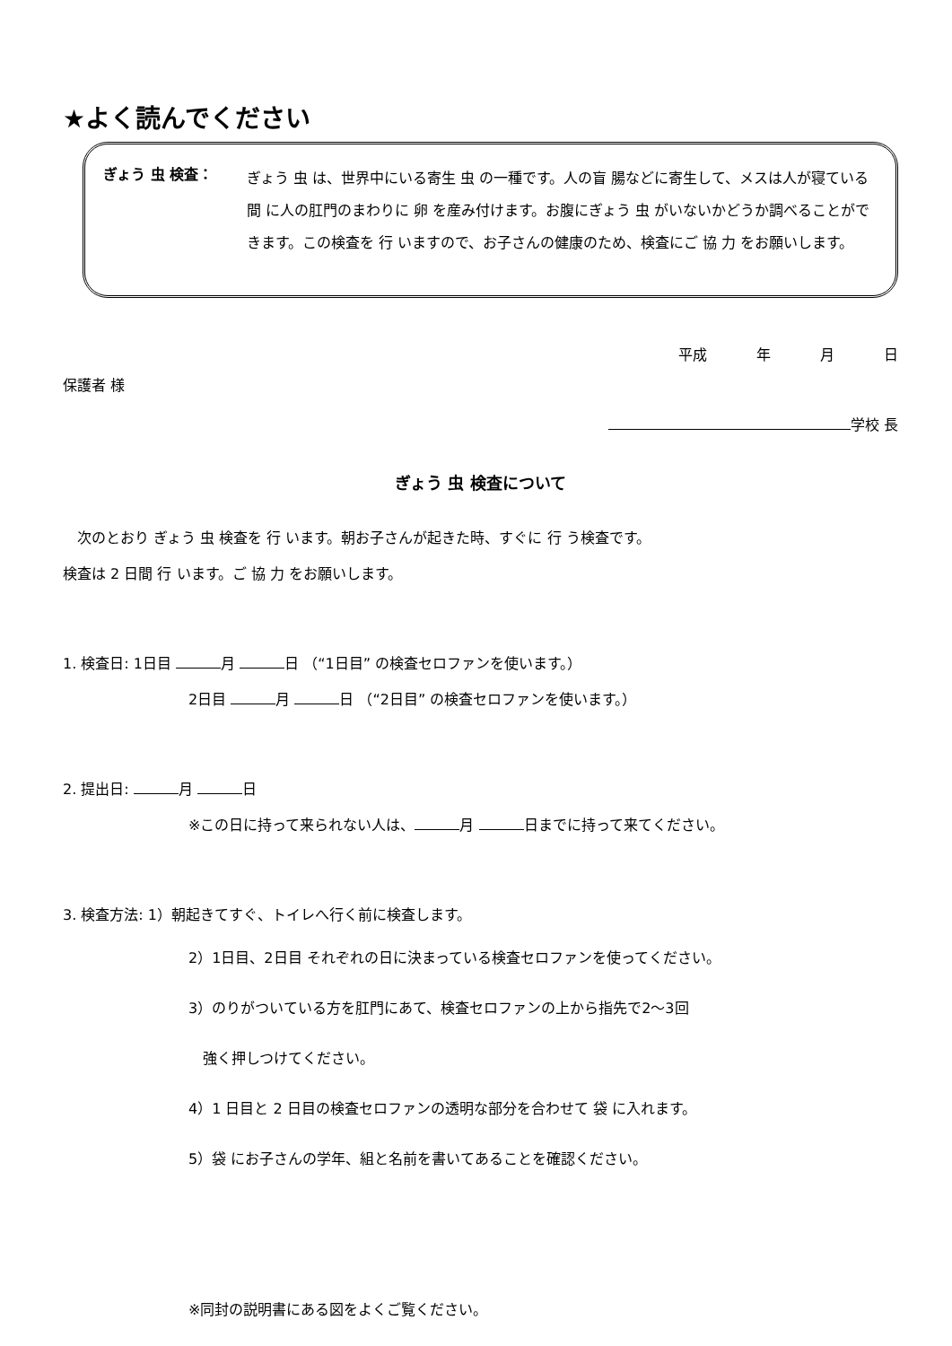★よく読んでください
ぎょう 虫 検査：
ぎょう 虫 は、世界中にいる寄生 虫 の一種です。人の盲 腸などに寄生して、メスは人が寝ている 間 に人の肛門のまわりに 卵 を産み付けます。お腹にぎょう 虫 がいないかどうか調べることができます。この検査を 行 いますので、お子さんの健康のため、検査にご 協 力 をお願いします。
平成 年 月 日
保護者 様
学校 長
ぎょう 虫 検査について
　次のとおり ぎょう 虫 検査を 行 います。朝お子さんが起きた時、すぐに 行 う検査です。
検査は 2 日間 行 います。ご 協 力 をお願いします。
1. 検査日: 1日目 月 日 （“1日目” の検査セロファンを使います。）
2日目 月 日 （“2日目” の検査セロファンを使います。）
2. 提出日: 月 日
※この日に持って来られない人は、 月 日までに持って来てください。
3. 検査方法: 1）朝起きてすぐ、トイレへ行く前に検査します。
2）1日目、2日目 それぞれの日に決まっている検査セロファンを使ってください。
3）のりがついている方を肛門にあて、検査セロファンの上から指先で2～3回
　強く押しつけてください。
4）1 日目と 2 日目の検査セロファンの透明な部分を合わせて 袋 に入れます。
5）袋 にお子さんの学年、組と名前を書いてあることを確認ください。
※同封の説明書にある図をよくご覧ください。